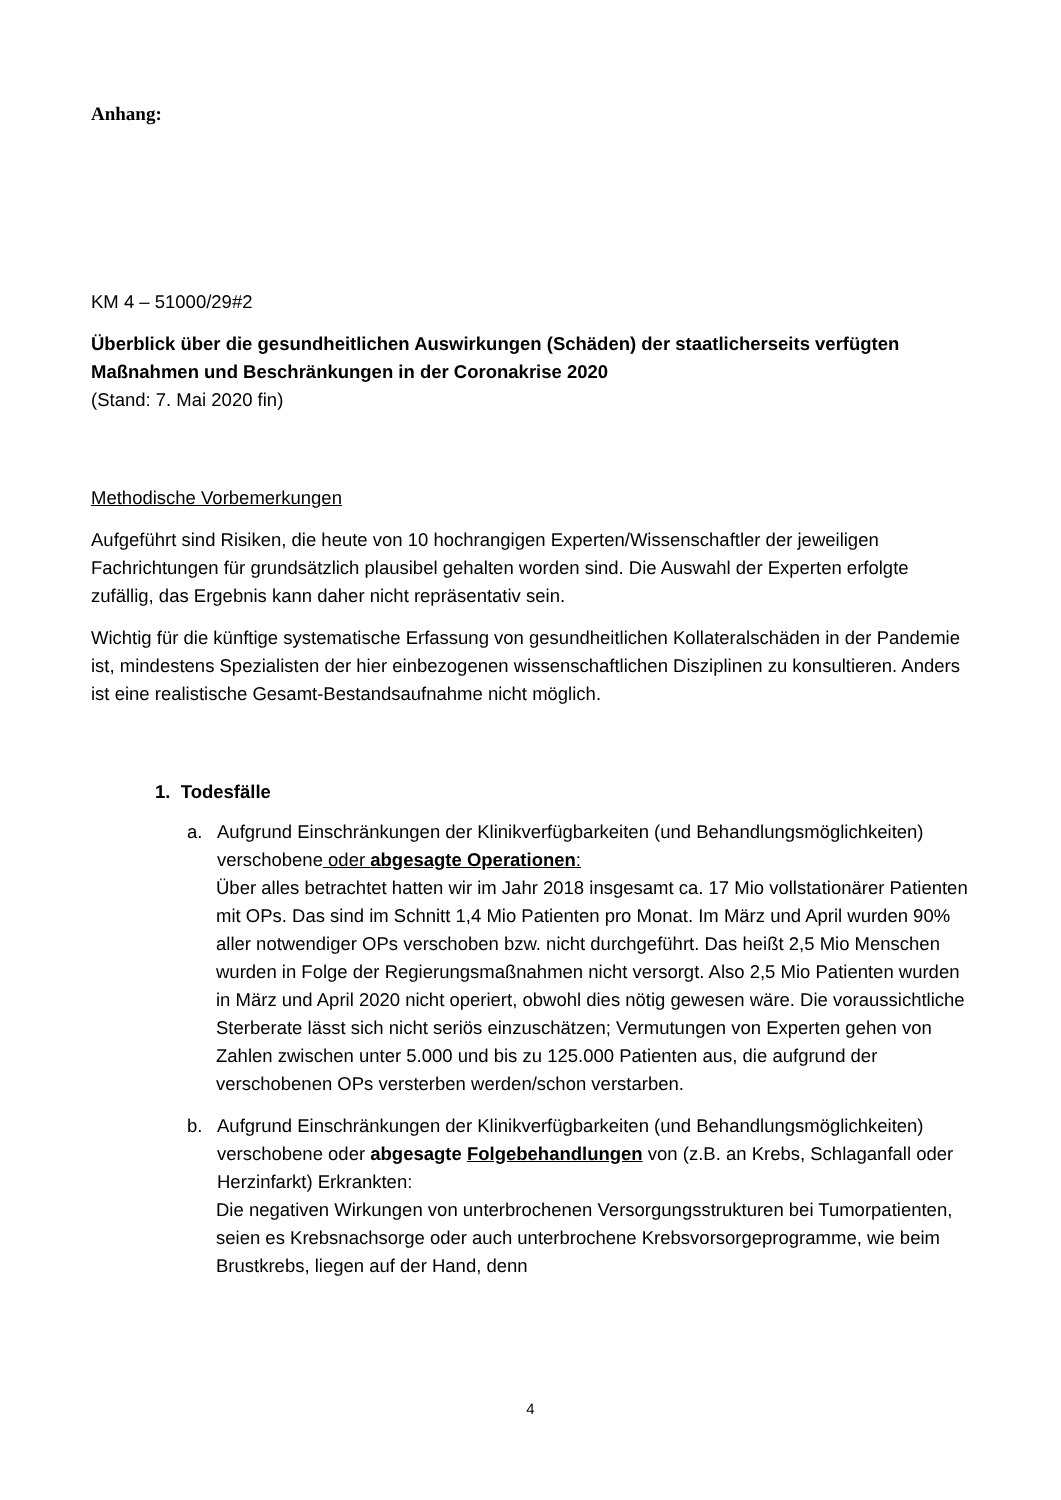Anhang:
KM 4 – 51000/29#2
Überblick über die gesundheitlichen Auswirkungen (Schäden) der staatlicherseits verfügten Maßnahmen und Beschränkungen in der Coronakrise 2020
(Stand: 7. Mai 2020 fin)
Methodische Vorbemerkungen
Aufgeführt sind Risiken, die heute von 10 hochrangigen Experten/Wissenschaftler der jeweiligen Fachrichtungen für grundsätzlich plausibel gehalten worden sind. Die Auswahl der Experten erfolgte zufällig, das Ergebnis kann daher nicht repräsentativ sein.
Wichtig für die künftige systematische Erfassung von gesundheitlichen Kollateralschäden in der Pandemie ist, mindestens Spezialisten der hier einbezogenen wissenschaftlichen Disziplinen zu konsultieren. Anders ist eine realistische Gesamt-Bestandsaufnahme nicht möglich.
1. Todesfälle
a. Aufgrund Einschränkungen der Klinikverfügbarkeiten (und Behandlungsmöglichkeiten) verschobene oder abgesagte Operationen:
Über alles betrachtet hatten wir im Jahr 2018 insgesamt ca. 17 Mio vollstationärer Patienten mit OPs. Das sind im Schnitt 1,4 Mio Patienten pro Monat. Im März und April wurden 90% aller notwendiger OPs verschoben bzw. nicht durchgeführt. Das heißt 2,5 Mio Menschen wurden in Folge der Regierungsmaßnahmen nicht versorgt. Also 2,5 Mio Patienten wurden in März und April 2020 nicht operiert, obwohl dies nötig gewesen wäre. Die voraussichtliche Sterberate lässt sich nicht seriös einzuschätzen; Vermutungen von Experten gehen von Zahlen zwischen unter 5.000 und bis zu 125.000 Patienten aus, die aufgrund der verschobenen OPs versterben werden/schon verstarben.
b. Aufgrund Einschränkungen der Klinikverfügbarkeiten (und Behandlungsmöglichkeiten) verschobene oder abgesagte Folgebehandlungen von (z.B. an Krebs, Schlaganfall oder Herzinfarkt) Erkrankten:
Die negativen Wirkungen von unterbrochenen Versorgungsstrukturen bei Tumorpatienten, seien es Krebsnachsorge oder auch unterbrochene Krebsvorsorgeprogramme, wie beim Brustkrebs, liegen auf der Hand, denn
4